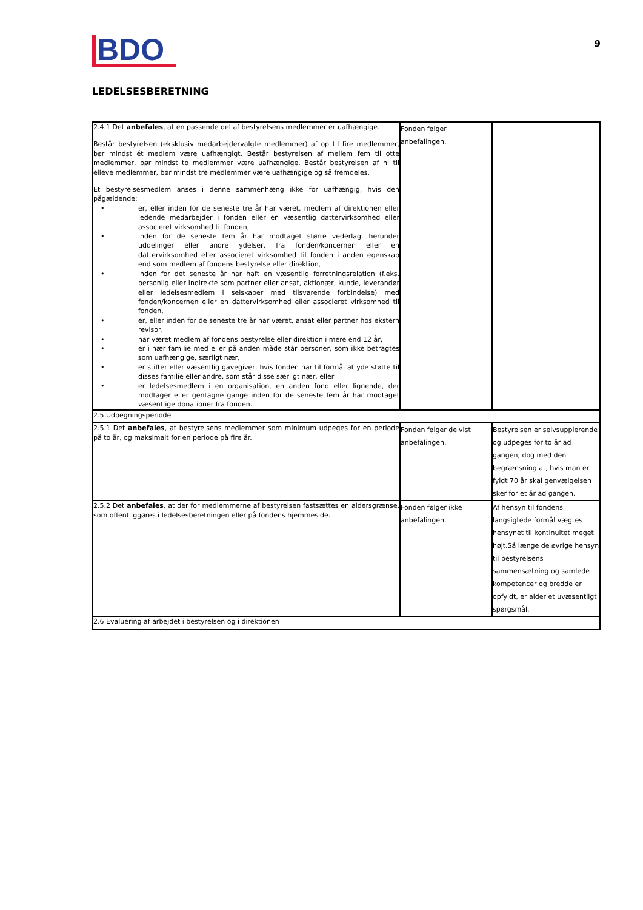BDO
9
LEDELSESBERETNING
| 2.4.1 Det anbefales , at en passende del af bestyrelsens medlemmer er uafhængige. Består bestyrelsen (eksklusiv medarbejdervalgte medlemmer) af op til fire medlemmer, bør mindst ét medlem være uafhængigt. Består bestyrelsen af mellem fem til otte medlemmer, bør mindst to medlemmer være uafhængige. Består bestyrelsen af ni til elleve medlemmer, bør mindst tre medlemmer være uafhængige og så fremdeles. Et bestyrelsesmedlem anses i denne sammenhæng ikke for uafhængig, hvis den pågældende: • er, eller inden for de seneste tre år har været, medlem af direktionen eller ledende medarbejder i fonden eller en væsentlig dattervirksomhed eller associeret virksomhed til fonden, • inden for de seneste fem år har modtaget større vederlag, herunder uddelinger eller andre ydelser, fra fonden/koncernen eller en dattervirksomhed eller associeret virksomhed til fonden i anden egenskab end som medlem af fondens bestyrelse eller direktion, • inden for det seneste år har haft en væsentlig forretningsrelation (f.eks. personlig eller indirekte som partner eller ansat, aktionær, kunde, leverandør eller ledelsesmedlem i selskaber med tilsvarende forbindelse) med fonden/koncernen eller en dattervirksomhed eller associeret virksomhed til fonden, • er, eller inden for de seneste tre år har været, ansat eller partner hos ekstern revisor, • har været medlem af fondens bestyrelse eller direktion i mere end 12 år, • er i nær familie med eller på anden måde står personer, som ikke betragtes som uafhængige, særligt nær, • er stifter eller væsentlig gavegiver, hvis fonden har til formål at yde støtte til disses familie eller andre, som står disse særligt nær, eller • er ledelsesmedlem i en organisation, en anden fond eller lignende, der modtager eller gentagne gange inden for de seneste fem år har modtaget væsentlige donationer fra fonden. | Fonden følger anbefalingen. | |
| 2.5 Udpegningsperiode | | |
| 2.5.1 Det anbefales , at bestyrelsens medlemmer som minimum udpeges for en periode på to år, og maksimalt for en periode på fire år. | Fonden følger delvist anbefalingen. | Bestyrelsen er selvsupplerende og udpeges for to år ad gangen, dog med den begrænsning at, hvis man er fyldt 70 år skal genvælgelsen sker for et år ad gangen. |
| 2.5.2 Det anbefales , at der for medlemmerne af bestyrelsen fastsættes en aldersgrænse, som offentliggøres i ledelsesberetningen eller på fondens hjemmeside. | Fonden følger ikke anbefalingen. | Af hensyn til fondens langsigtede formål vægtes hensynet til kontinuitet meget højt.Så længe de øvrige hensyn til bestyrelsens sammensætning og samlede kompetencer og bredde er opfyldt, er alder et uvæsentligt spørgsmål. |
| 2.6 Evaluering af arbejdet i bestyrelsen og i direktionen | | |